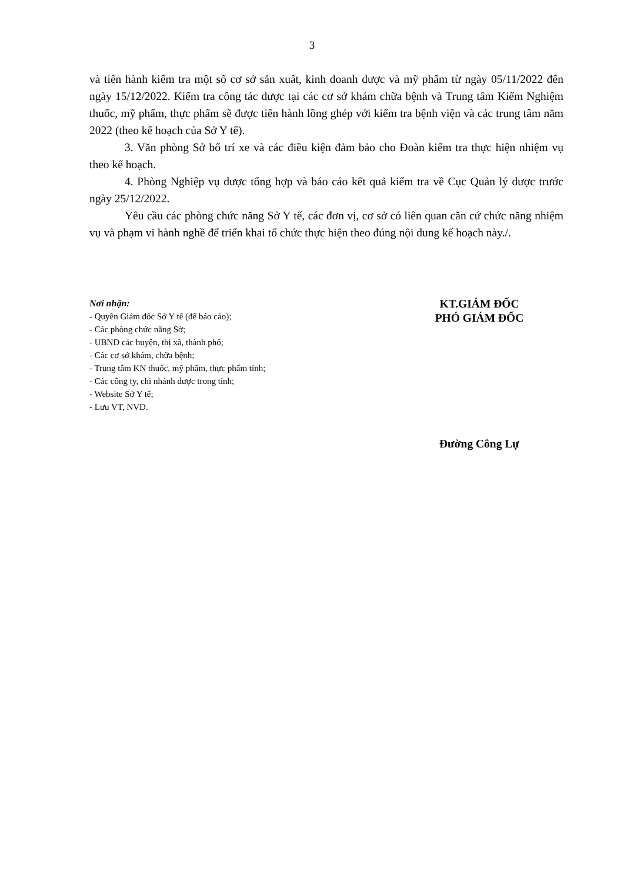3
và tiến hành kiểm tra một số cơ sở sản xuất, kinh doanh dược và mỹ phẩm từ ngày 05/11/2022 đến ngày 15/12/2022. Kiểm tra công tác dược tại các cơ sở khám chữa bệnh và Trung tâm Kiểm Nghiệm thuốc, mỹ phẩm, thực phẩm sẽ được tiến hành lồng ghép với kiểm tra bệnh viện và các trung tâm năm 2022 (theo kế hoạch của Sở Y tế).
3. Văn phòng Sở bố trí xe và các điều kiện đảm bảo cho Đoàn kiểm tra thực hiện nhiệm vụ theo kế hoạch.
4. Phòng Nghiệp vụ dược tổng hợp và báo cáo kết quả kiểm tra về Cục Quản lý dược trước ngày 25/12/2022.
Yêu cầu các phòng chức năng Sở Y tế, các đơn vị, cơ sở có liên quan căn cứ chức năng nhiệm vụ và phạm vi hành nghề để triển khai tổ chức thực hiện theo đúng nội dung kế hoạch này./.
Nơi nhận:
- Quyền Giám đốc Sở Y tế (để báo cáo);
- Các phòng chức năng Sở;
- UBND các huyện, thị xã, thành phố;
- Các cơ sở khám, chữa bệnh;
- Trung tâm KN thuốc, mỹ phẩm, thực phẩm tỉnh;
- Các công ty, chi nhánh dược trong tỉnh;
- Website Sở Y tế;
- Lưu VT, NVD.
KT.GIÁM ĐỐC
PHÓ GIÁM ĐỐC
Đường Công Lự